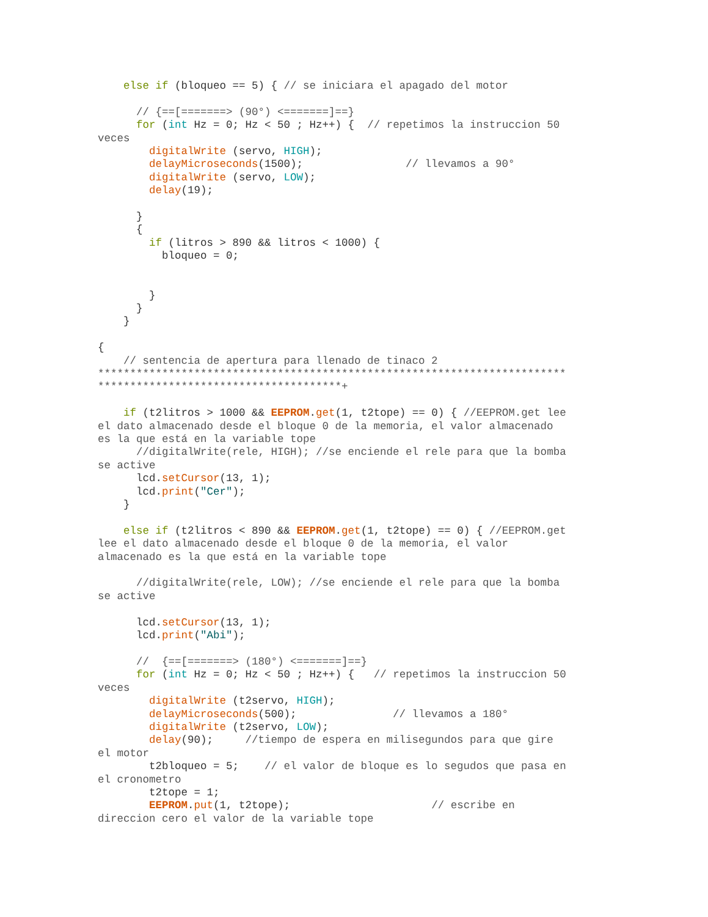else if (bloqueo == 5) { // se iniciara el apagado del motor

      // {==[=======> (90°) <=======]==}
      for (int Hz = 0; Hz < 50 ; Hz++) {  // repetimos la instruccion 50
veces
        digitalWrite (servo, HIGH);
        delayMicroseconds(1500);                // llevamos a 90°
        digitalWrite (servo, LOW);
        delay(19);

      }
      {
        if (litros > 890 && litros < 1000) {
          bloqueo = 0;


        }
      }
    }

{
    // sentencia de apertura para llenado de tinaco 2
*************************************************************************
**************************************+

    if (t2litros > 1000 && EEPROM.get(1, t2tope) == 0) { //EEPROM.get lee
el dato almacenado desde el bloque 0 de la memoria, el valor almacenado
es la que está en la variable tope
      //digitalWrite(rele, HIGH); //se enciende el rele para que la bomba
se active
      lcd.setCursor(13, 1);
      lcd.print("Cer");
    }

    else if (t2litros < 890 && EEPROM.get(1, t2tope) == 0) { //EEPROM.get
lee el dato almacenado desde el bloque 0 de la memoria, el valor
almacenado es la que está en la variable tope

      //digitalWrite(rele, LOW); //se enciende el rele para que la bomba
se active

      lcd.setCursor(13, 1);
      lcd.print("Abi");

      //  {==[=======> (180°) <=======]==}
      for (int Hz = 0; Hz < 50 ; Hz++) {   // repetimos la instruccion 50
veces
        digitalWrite (t2servo, HIGH);
        delayMicroseconds(500);               // llevamos a 180°
        digitalWrite (t2servo, LOW);
        delay(90);     //tiempo de espera en milisegundos para que gire
el motor
        t2bloqueo = 5;    // el valor de bloque es lo segudos que pasa en
el cronometro
        t2tope = 1;
        EEPROM.put(1, t2tope);                      // escribe en
direccion cero el valor de la variable tope